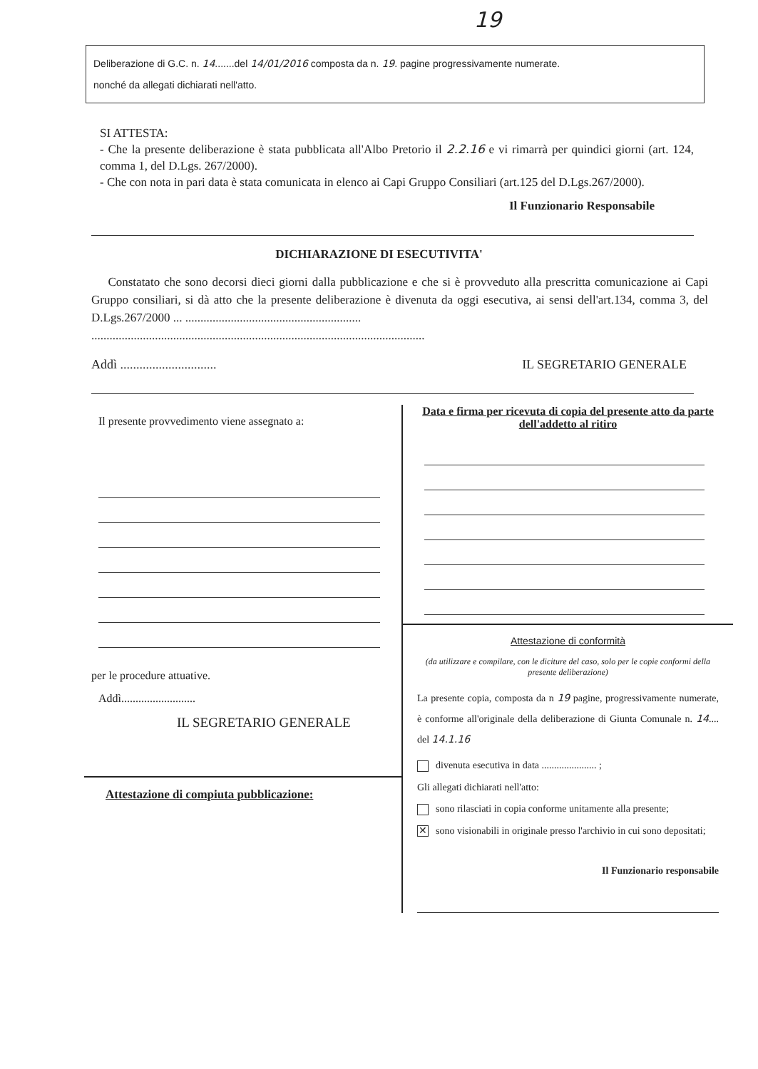19
Deliberazione di G.C. n. 14.......del 14/01/2016 composta da n. 19. pagine progressivamente numerate.
nonché da allegati dichiarati nell'atto.
SI ATTESTA:
- Che la presente deliberazione è stata pubblicata all'Albo Pretorio il 2.2.16 e vi rimarrà per quindici giorni (art. 124, comma 1, del D.Lgs. 267/2000).
- Che con nota in pari data è stata comunicata in elenco ai Capi Gruppo Consiliari (art.125 del D.Lgs.267/2000).
Il Funzionario Responsabile
DICHIARAZIONE DI ESECUTIVITA'
Constatato che sono decorsi dieci giorni dalla pubblicazione e che si è provveduto alla prescritta comunicazione ai Capi Gruppo consiliari, si dà atto che la presente deliberazione è divenuta da oggi esecutiva, ai sensi dell'art.134, comma 3, del D.Lgs.267/2000 ... ..........................................................
..............................................................................................................
Addì .............................. IL SEGRETARIO GENERALE
Il presente provvedimento viene assegnato a:
per le procedure attuative.
Addì..........................
IL SEGRETARIO GENERALE
Attestazione di compiuta pubblicazione:
Data e firma per ricevuta di copia del presente atto da parte dell'addetto al ritiro
Attestazione di conformità
(da utilizzare e compilare, con le diciture del caso, solo per le copie conformi della presente deliberazione)
La presente copia, composta da n 19 pagine, progressivamente numerate, è conforme all'originale della deliberazione di Giunta Comunale n. 14.... del 14.1.16
divenuta esecutiva in data ...................... ;
Gli allegati dichiarati nell'atto:
sono rilasciati in copia conforme unitamente alla presente;
✕ sono visionabili in originale presso l'archivio in cui sono depositati;
Il Funzionario responsabile